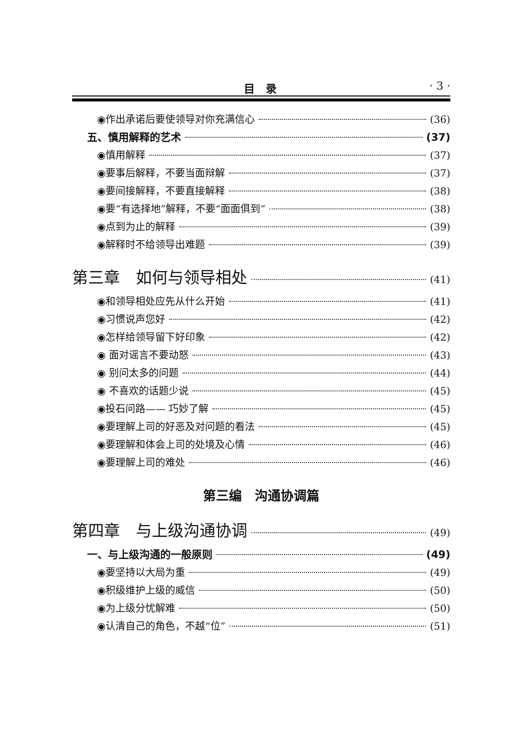目　录 · 3 ·
◉作出承诺后要使领导对你充满信心 (36)
五、慎用解释的艺术 (37)
◉慎用解释 (37)
◉要事后解释，不要当面辩解 (37)
◉要间接解释，不要直接解释 (38)
◉要“有选择地”解释，不要“面面俱到” (38)
◉点到为止的解释 (39)
◉解释时不给领导出难题 (39)
第三章　如何与领导相处 (41)
◉和领导相处应先从什么开始 (41)
◉习惯说声您好 (42)
◉怎样给领导留下好印象 (42)
◉ 面对谣言不要动怒 (43)
◉ 别问太多的问题 (44)
◉ 不喜欢的话题少说 (45)
◉投石问路—— 巧妙了解 (45)
◉要理解上司的好恶及对问题的看法 (45)
◉要理解和体会上司的处境及心情 (46)
◉要理解上司的难处 (46)
第三编　沟通协调篇
第四章　与上级沟通协调 (49)
一、与上级沟通的一般原则 (49)
◉要坚持以大局为重 (49)
◉积级维护上级的威信 (50)
◉为上级分忧解难 (50)
◉认清自己的角色，不越“位” (51)